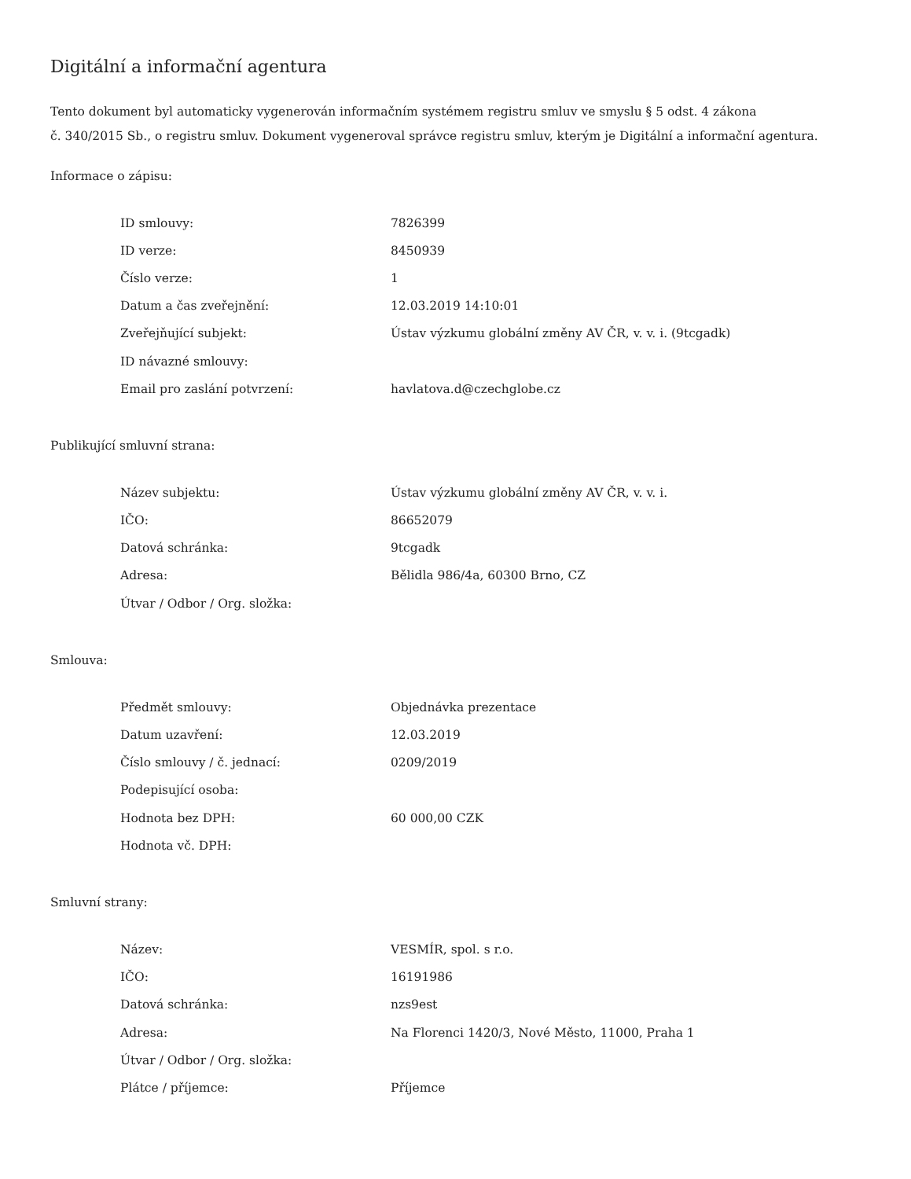Digitální a informační agentura
Tento dokument byl automaticky vygenerován informačním systémem registru smluv ve smyslu § 5 odst. 4 zákona
č. 340/2015 Sb., o registru smluv. Dokument vygeneroval správce registru smluv, kterým je Digitální a informační agentura.
Informace o zápisu:
| ID smlouvy: | 7826399 |
| ID verze: | 8450939 |
| Číslo verze: | 1 |
| Datum a čas zveřejnění: | 12.03.2019 14:10:01 |
| Zveřejňující subjekt: | Ústav výzkumu globální změny AV ČR, v. v. i. (9tcgadk) |
| ID návazné smlouvy: | |
| Email pro zaslání potvrzení: | havlatova.d@czechglobe.cz |
Publikující smluvní strana:
| Název subjektu: | Ústav výzkumu globální změny AV ČR, v. v. i. |
| IČO: | 86652079 |
| Datová schránka: | 9tcgadk |
| Adresa: | Bělidla 986/4a, 60300 Brno, CZ |
| Útvar / Odbor / Org. složka: | |
Smlouva:
| Předmět smlouvy: | Objednávka prezentace |
| Datum uzavření: | 12.03.2019 |
| Číslo smlouvy / č. jednací: | 0209/2019 |
| Podepisující osoba: | |
| Hodnota bez DPH: | 60 000,00 CZK |
| Hodnota vč. DPH: | |
Smluvní strany:
| Název: | VESMÍR, spol. s r.o. |
| IČO: | 16191986 |
| Datová schránka: | nzs9est |
| Adresa: | Na Florenci 1420/3, Nové Město, 11000, Praha 1 |
| Útvar / Odbor / Org. složka: | |
| Plátce / příjemce: | Příjemce |